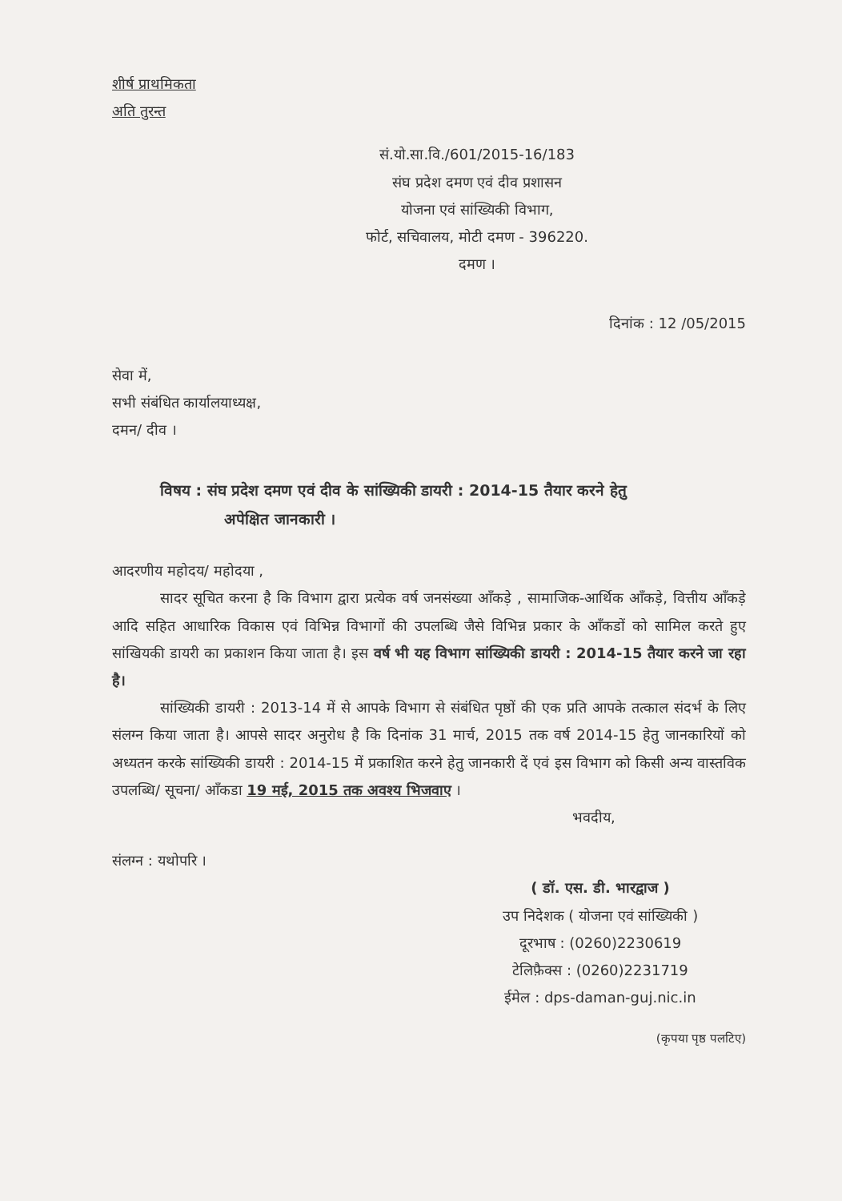शीर्ष प्राथमिकता
अति तुरन्त
सं.यो.सा.वि./601/2015-16/183
संघ प्रदेश दमण एवं दीव प्रशासन
योजना एवं सांख्यिकी विभाग,
फोर्ट, सचिवालय, मोटी दमण - 396220.
दमण ।
दिनांक : 12 /05/2015
सेवा में,
सभी संबंधित कार्यालयाध्यक्ष,
दमन/ दीव ।
विषय : संघ प्रदेश दमण एवं दीव के सांख्यिकी डायरी : 2014-15 तैयार करने हेतु
अपेक्षित जानकारी ।
आदरणीय महोदय/ महोदया ,
सादर सूचित करना है कि विभाग द्वारा प्रत्येक वर्ष जनसंख्या आँकड़े , सामाजिक-आर्थिक आँकड़े, वित्तीय आँकड़े आदि सहित आधारिक विकास एवं विभिन्न विभागों की उपलब्धि जैसे विभिन्न प्रकार के आँकडों को सामिल करते हुए सांखियकी डायरी का प्रकाशन किया जाता है। इस वर्ष भी यह विभाग सांख्यिकी डायरी : 2014-15 तैयार करने जा रहा है।
सांख्यिकी डायरी : 2013-14 में से आपके विभाग से संबंधित पृष्ठों की एक प्रति आपके तत्काल संदर्भ के लिए संलग्न किया जाता है। आपसे सादर अनुरोध है कि दिनांक 31 मार्च, 2015 तक वर्ष 2014-15 हेतु जानकारियों को अध्यतन करके सांख्यिकी डायरी : 2014-15 में प्रकाशित करने हेतु जानकारी दें एवं इस विभाग को किसी अन्य वास्तविक उपलब्धि/ सूचना/ आँकडा 19 मई, 2015 तक अवश्य भिजवाए ।
भवदीय,
संलग्न : यथोपरि ।
( डॉ. एस. डी. भारद्वाज )
उप निदेशक ( योजना एवं सांख्यिकी )
दूरभाष : (0260)2230619
टेलिफ़ैक्स : (0260)2231719
ईमेल : dps-daman-guj.nic.in
(कृपया पृष्ठ पलटिए)